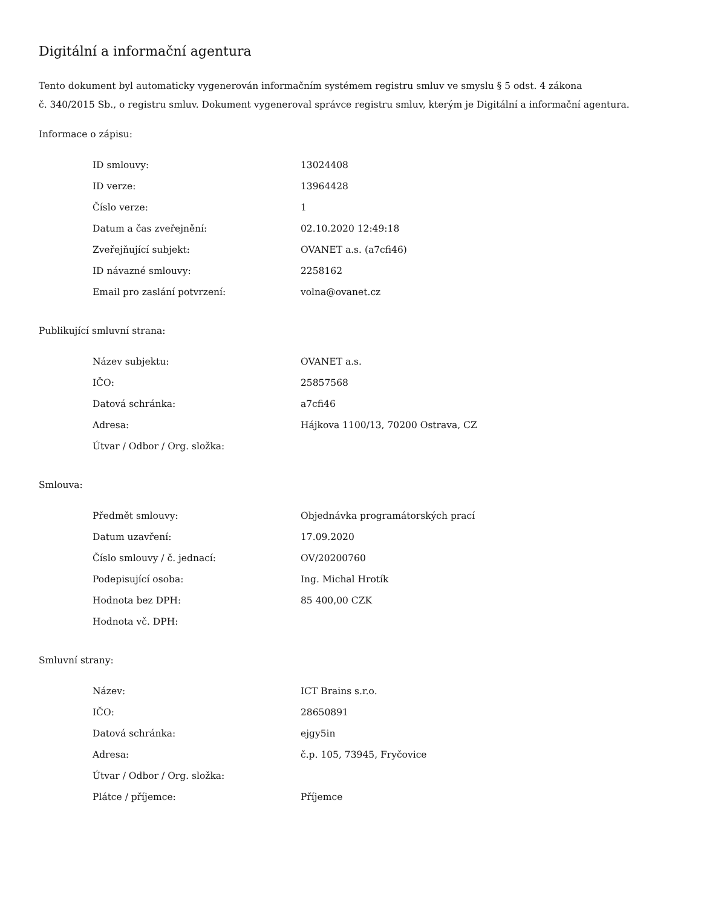Digitální a informační agentura
Tento dokument byl automaticky vygenerován informačním systémem registru smluv ve smyslu § 5 odst. 4 zákona
č. 340/2015 Sb., o registru smluv. Dokument vygeneroval správce registru smluv, kterým je Digitální a informační agentura.
Informace o zápisu:
| ID smlouvy: | 13024408 |
| ID verze: | 13964428 |
| Číslo verze: | 1 |
| Datum a čas zveřejnění: | 02.10.2020 12:49:18 |
| Zveřejňující subjekt: | OVANET a.s. (a7cfi46) |
| ID návazné smlouvy: | 2258162 |
| Email pro zaslání potvrzení: | volna@ovanet.cz |
Publikující smluvní strana:
| Název subjektu: | OVANET a.s. |
| IČO: | 25857568 |
| Datová schránka: | a7cfi46 |
| Adresa: | Hájkova 1100/13, 70200 Ostrava, CZ |
| Útvar / Odbor / Org. složka: | |
Smlouva:
| Předmět smlouvy: | Objednávka programátorských prací |
| Datum uzavření: | 17.09.2020 |
| Číslo smlouvy / č. jednací: | OV/20200760 |
| Podepisující osoba: | Ing. Michal Hrotík |
| Hodnota bez DPH: | 85 400,00 CZK |
| Hodnota vč. DPH: | |
Smluvní strany:
| Název: | ICT Brains s.r.o. |
| IČO: | 28650891 |
| Datová schránka: | ejgy5in |
| Adresa: | č.p. 105, 73945, Fryčovice |
| Útvar / Odbor / Org. složka: | |
| Plátce / příjemce: | Příjemce |